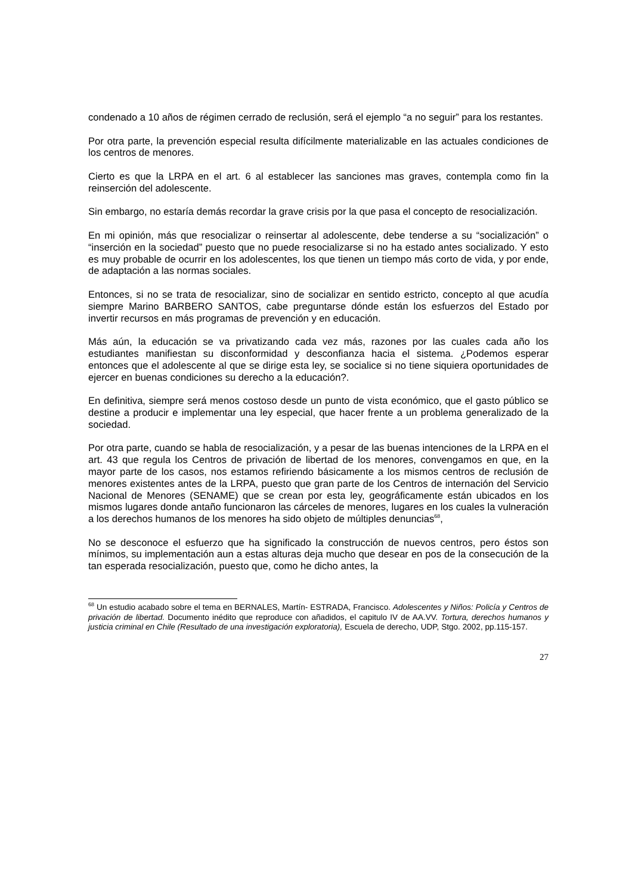condenado a 10 años de régimen cerrado de reclusión, será el ejemplo “a no seguir” para los restantes.
Por otra parte, la prevención especial resulta difícilmente materializable en las actuales condiciones de los centros de menores.
Cierto es que la LRPA en el art. 6 al establecer las sanciones mas graves, contempla como fin la reinserción del adolescente.
Sin embargo, no estaría demás recordar la grave crisis por la que pasa el concepto de resocialización.
En mi opinión, más que resocializar o reinsertar al adolescente, debe tenderse a su “socialización” o “inserción en la sociedad” puesto que no puede resocializarse si no ha estado antes socializado. Y esto es muy probable de ocurrir en los adolescentes, los que tienen un tiempo más corto de vida, y por ende, de adaptación a las normas sociales.
Entonces, si no se trata de resocializar, sino de socializar en sentido estricto, concepto al que acudía siempre Marino BARBERO SANTOS, cabe preguntarse dónde están los esfuerzos del Estado por invertir recursos en más programas de prevención y en educación.
Más aún, la educación se va privatizando cada vez más, razones por las cuales cada año los estudiantes manifiestan su disconformidad y desconfianza hacia el sistema. ¿Podemos esperar entonces que el adolescente al que se dirige esta ley, se socialice si no tiene siquiera oportunidades de ejercer en buenas condiciones su derecho a la educación?.
En definitiva, siempre será menos costoso desde un punto de vista económico, que el gasto público se destine a producir e implementar una ley especial, que hacer frente a un problema generalizado de la sociedad.
Por otra parte, cuando se habla de resocialización, y a pesar de las buenas intenciones de la LRPA en el art. 43 que regula los Centros de privación de libertad de los menores, convengamos en que, en la mayor parte de los casos, nos estamos refiriendo básicamente a los mismos centros de reclusión de menores existentes antes de la LRPA, puesto que gran parte de los Centros de internación del Servicio Nacional de Menores (SENAME) que se crean por esta ley, geográficamente están ubicados en los mismos lugares donde antaño funcionaron las cárceles de menores, lugares en los cuales la vulneración a los derechos humanos de los menores ha sido objeto de múltiples denuncias<sup>68</sup>,
No se desconoce el esfuerzo que ha significado la construcción de nuevos centros, pero éstos son mínimos, su implementación aun a estas alturas deja mucho que desear en pos de la consecución de la tan esperada resocialización, puesto que, como he dicho antes, la
<sup>68</sup> Un estudio acabado sobre el tema en BERNALES, Martín- ESTRADA, Francisco. Adolescentes y Niños: Policía y Centros de privación de libertad. Documento inédito que reproduce con añadidos, el capitulo IV de AA.VV. Tortura, derechos humanos y justicia criminal en Chile (Resultado de una investigación exploratoria), Escuela de derecho, UDP, Stgo. 2002, pp.115-157.
27